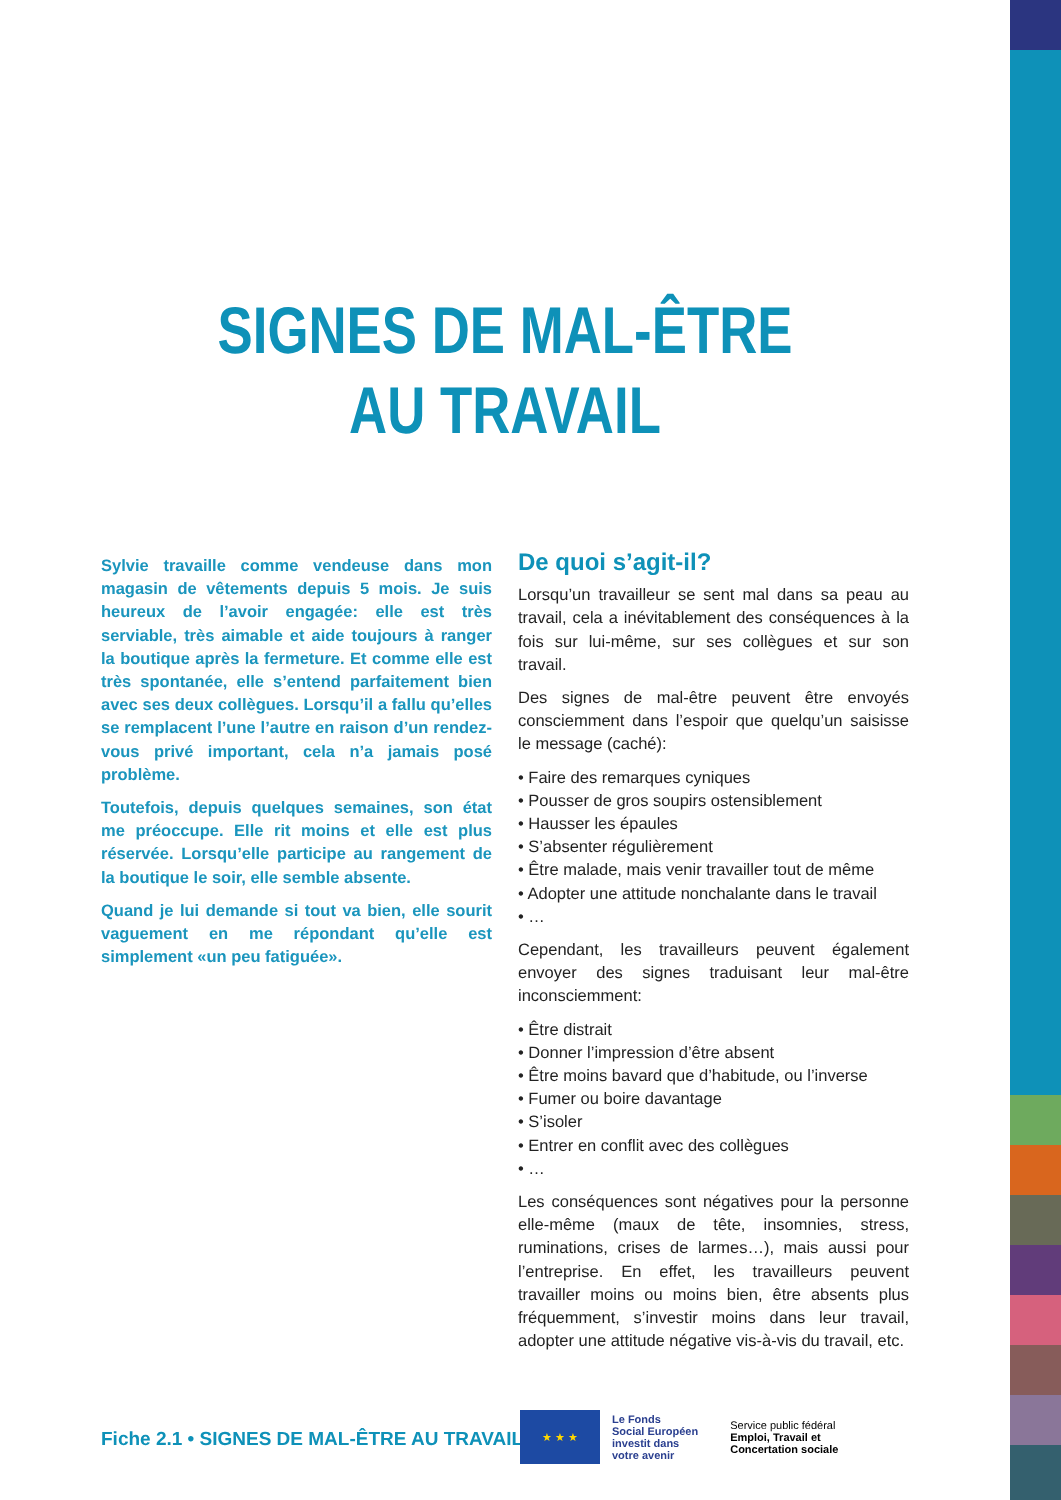SIGNES DE MAL-ÊTRE
AU TRAVAIL
Sylvie travaille comme vendeuse dans mon magasin de vêtements depuis 5 mois. Je suis heureux de l’avoir engagée: elle est très serviable, très aimable et aide toujours à ranger la boutique après la fermeture. Et comme elle est très spontanée, elle s’entend parfaitement bien avec ses deux collègues. Lorsqu’il a fallu qu’elles se remplacent l’une l’autre en raison d’un rendez-vous privé important, cela n’a jamais posé problème.
Toutefois, depuis quelques semaines, son état me préoccupe. Elle rit moins et elle est plus réservée. Lorsqu’elle participe au rangement de la boutique le soir, elle semble absente.
Quand je lui demande si tout va bien, elle sourit vaguement en me répondant qu’elle est simplement «un peu fatiguée».
De quoi s’agit-il?
Lorsqu’un travailleur se sent mal dans sa peau au travail, cela a inévitablement des conséquences à la fois sur lui-même, sur ses collègues et sur son travail.
Des signes de mal-être peuvent être envoyés consciemment dans l’espoir que quelqu’un saisisse le message (caché):
• Faire des remarques cyniques
• Pousser de gros soupirs ostensiblement
• Hausser les épaules
• S’absenter régulièrement
• Être malade, mais venir travailler tout de même
• Adopter une attitude nonchalante dans le travail
• …
Cependant, les travailleurs peuvent également envoyer des signes traduisant leur mal-être inconsciemment:
• Être distrait
• Donner l’impression d’être absent
• Être moins bavard que d’habitude, ou l’inverse
• Fumer ou boire davantage
• S’isoler
• Entrer en conflit avec des collègues
• …
Les conséquences sont négatives pour la personne elle-même (maux de tête, insomnies, stress, ruminations, crises de larmes…), mais aussi pour l’entreprise. En effet, les travailleurs peuvent travailler moins ou moins bien, être absents plus fréquemment, s’investir moins dans leur travail, adopter une attitude négative vis-à-vis du travail, etc.
Fiche 2.1 • SIGNES DE MAL-ÊTRE AU TRAVAIL
★ ★ ★
Le Fonds
Social Européen
investit dans
votre avenir
Service public fédéral
Emploi, Travail et
Concertation sociale